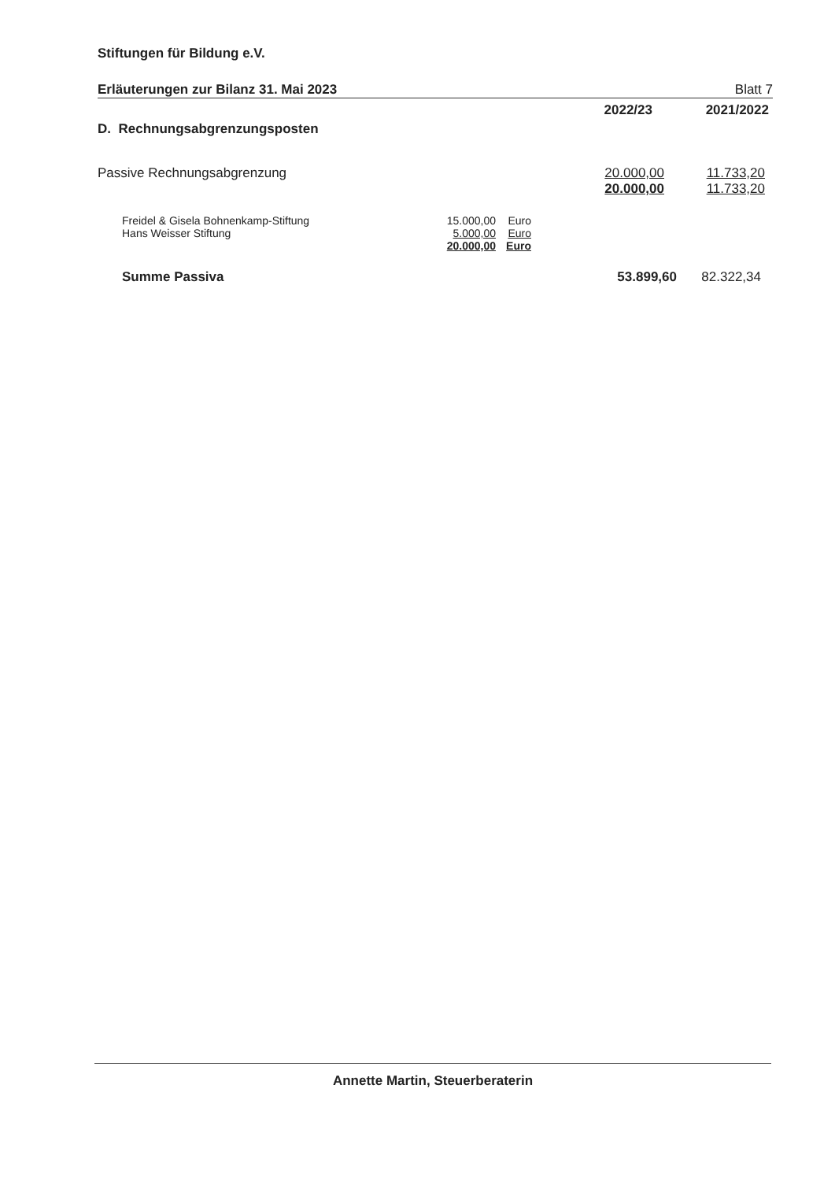Stiftungen für Bildung e.V.
Erläuterungen zur Bilanz 31. Mai 2023 Blatt 7
| | 2022/23 | 2021/2022 |
| D. Rechnungsabgrenzungsposten | | |
| Passive Rechnungsabgrenzung | 20.000,00 | 11.733,20 |
| | 20.000,00 | 11.733,20 |
| Freidel & Gisela Bohnenkamp-Stiftung | 15.000,00 | Euro |
| Hans Weisser Stiftung | 5.000,00 | Euro |
| | 20.000,00 | Euro |
| Summe Passiva | 53.899,60 | 82.322,34 |
Annette Martin, Steuerberaterin